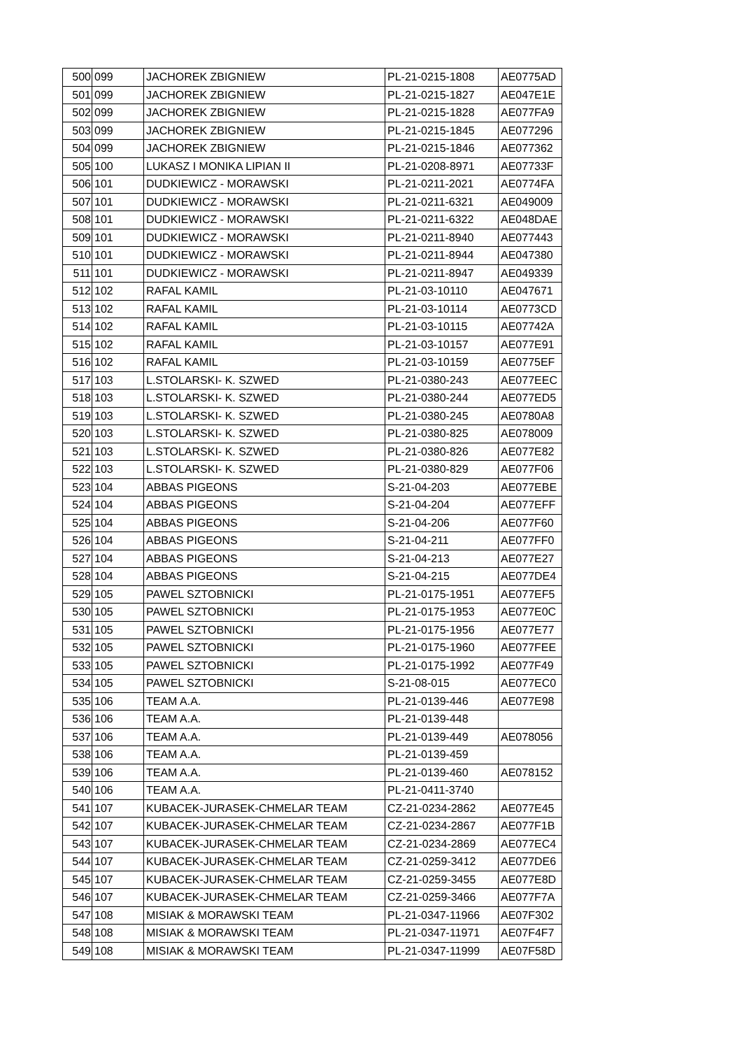| 500 | 099 | JACHOREK ZBIGNIEW | PL-21-0215-1808 | AE0775AD |
| 501 | 099 | JACHOREK ZBIGNIEW | PL-21-0215-1827 | AE047E1E |
| 502 | 099 | JACHOREK ZBIGNIEW | PL-21-0215-1828 | AE077FA9 |
| 503 | 099 | JACHOREK ZBIGNIEW | PL-21-0215-1845 | AE077296 |
| 504 | 099 | JACHOREK ZBIGNIEW | PL-21-0215-1846 | AE077362 |
| 505 | 100 | LUKASZ I MONIKA LIPIAN II | PL-21-0208-8971 | AE07733F |
| 506 | 101 | DUDKIEWICZ - MORAWSKI | PL-21-0211-2021 | AE0774FA |
| 507 | 101 | DUDKIEWICZ - MORAWSKI | PL-21-0211-6321 | AE049009 |
| 508 | 101 | DUDKIEWICZ - MORAWSKI | PL-21-0211-6322 | AE048DAE |
| 509 | 101 | DUDKIEWICZ - MORAWSKI | PL-21-0211-8940 | AE077443 |
| 510 | 101 | DUDKIEWICZ - MORAWSKI | PL-21-0211-8944 | AE047380 |
| 511 | 101 | DUDKIEWICZ - MORAWSKI | PL-21-0211-8947 | AE049339 |
| 512 | 102 | RAFAL KAMIL | PL-21-03-10110 | AE047671 |
| 513 | 102 | RAFAL KAMIL | PL-21-03-10114 | AE0773CD |
| 514 | 102 | RAFAL KAMIL | PL-21-03-10115 | AE07742A |
| 515 | 102 | RAFAL KAMIL | PL-21-03-10157 | AE077E91 |
| 516 | 102 | RAFAL KAMIL | PL-21-03-10159 | AE0775EF |
| 517 | 103 | L.STOLARSKI- K. SZWED | PL-21-0380-243 | AE077EEC |
| 518 | 103 | L.STOLARSKI- K. SZWED | PL-21-0380-244 | AE077ED5 |
| 519 | 103 | L.STOLARSKI- K. SZWED | PL-21-0380-245 | AE0780A8 |
| 520 | 103 | L.STOLARSKI- K. SZWED | PL-21-0380-825 | AE078009 |
| 521 | 103 | L.STOLARSKI- K. SZWED | PL-21-0380-826 | AE077E82 |
| 522 | 103 | L.STOLARSKI- K. SZWED | PL-21-0380-829 | AE077F06 |
| 523 | 104 | ABBAS PIGEONS | S-21-04-203 | AE077EBE |
| 524 | 104 | ABBAS PIGEONS | S-21-04-204 | AE077EFF |
| 525 | 104 | ABBAS PIGEONS | S-21-04-206 | AE077F60 |
| 526 | 104 | ABBAS PIGEONS | S-21-04-211 | AE077FF0 |
| 527 | 104 | ABBAS PIGEONS | S-21-04-213 | AE077E27 |
| 528 | 104 | ABBAS PIGEONS | S-21-04-215 | AE077DE4 |
| 529 | 105 | PAWEL SZTOBNICKI | PL-21-0175-1951 | AE077EF5 |
| 530 | 105 | PAWEL SZTOBNICKI | PL-21-0175-1953 | AE077E0C |
| 531 | 105 | PAWEL SZTOBNICKI | PL-21-0175-1956 | AE077E77 |
| 532 | 105 | PAWEL SZTOBNICKI | PL-21-0175-1960 | AE077FEE |
| 533 | 105 | PAWEL SZTOBNICKI | PL-21-0175-1992 | AE077F49 |
| 534 | 105 | PAWEL SZTOBNICKI | S-21-08-015 | AE077EC0 |
| 535 | 106 | TEAM A.A. | PL-21-0139-446 | AE077E98 |
| 536 | 106 | TEAM A.A. | PL-21-0139-448 | |
| 537 | 106 | TEAM A.A. | PL-21-0139-449 | AE078056 |
| 538 | 106 | TEAM A.A. | PL-21-0139-459 | |
| 539 | 106 | TEAM A.A. | PL-21-0139-460 | AE078152 |
| 540 | 106 | TEAM A.A. | PL-21-0411-3740 | |
| 541 | 107 | KUBACEK-JURASEK-CHMELAR TEAM | CZ-21-0234-2862 | AE077E45 |
| 542 | 107 | KUBACEK-JURASEK-CHMELAR TEAM | CZ-21-0234-2867 | AE077F1B |
| 543 | 107 | KUBACEK-JURASEK-CHMELAR TEAM | CZ-21-0234-2869 | AE077EC4 |
| 544 | 107 | KUBACEK-JURASEK-CHMELAR TEAM | CZ-21-0259-3412 | AE077DE6 |
| 545 | 107 | KUBACEK-JURASEK-CHMELAR TEAM | CZ-21-0259-3455 | AE077E8D |
| 546 | 107 | KUBACEK-JURASEK-CHMELAR TEAM | CZ-21-0259-3466 | AE077F7A |
| 547 | 108 | MISIAK & MORAWSKI TEAM | PL-21-0347-11966 | AE07F302 |
| 548 | 108 | MISIAK & MORAWSKI TEAM | PL-21-0347-11971 | AE07F4F7 |
| 549 | 108 | MISIAK & MORAWSKI TEAM | PL-21-0347-11999 | AE07F58D |